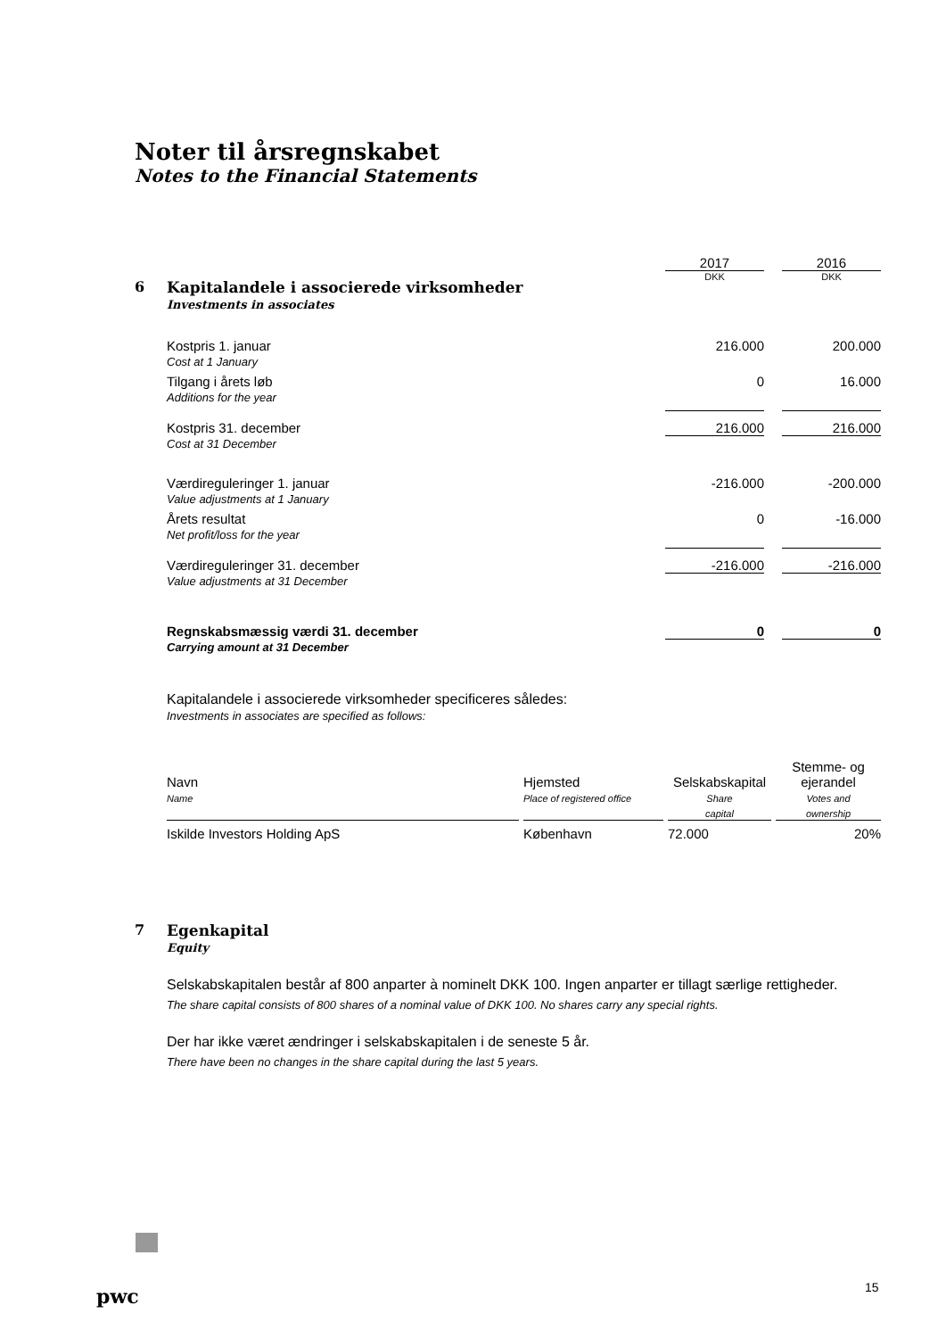Noter til årsregnskabet
Notes to the Financial Statements
| | | 2017 | | 2016 |
| 6 | Kapitalandele i associerede virksomheder Investments in associates | DKK | | DKK |
| | Kostpris 1. januar Cost at 1 January | 216.000 | | 200.000 |
| | Tilgang i årets løb Additions for the year | 0 | | 16.000 |
| | Kostpris 31. december Cost at 31 December | 216.000 | | 216.000 |
| | Værdireguleringer 1. januar Value adjustments at 1 January | -216.000 | | -200.000 |
| | Årets resultat Net profit/loss for the year | 0 | | -16.000 |
| | Værdireguleringer 31. december Value adjustments at 31 December | -216.000 | | -216.000 |
| | Regnskabsmæssig værdi 31. december Carrying amount at 31 December | 0 | | 0 |
Kapitalandele i associerede virksomheder specificeres således:
Investments in associates are specified as follows:
| Navn Name | | Hjemsted Place of registered office | | Selskabskapital Share capital | | Stemme- og ejerandel Votes and ownership |
| Iskilde Investors Holding ApS | | København | | 72.000 | | 20% |
| 7 | Egenkapital Equity |
Selskabskapitalen består af 800 anparter à nominelt DKK 100. Ingen anparter er tillagt særlige rettigheder.
The share capital consists of 800 shares of a nominal value of DKK 100. No shares carry any special rights.
Der har ikke været ændringer i selskabskapitalen i de seneste 5 år.
There have been no changes in the share capital during the last 5 years.
pwc 15